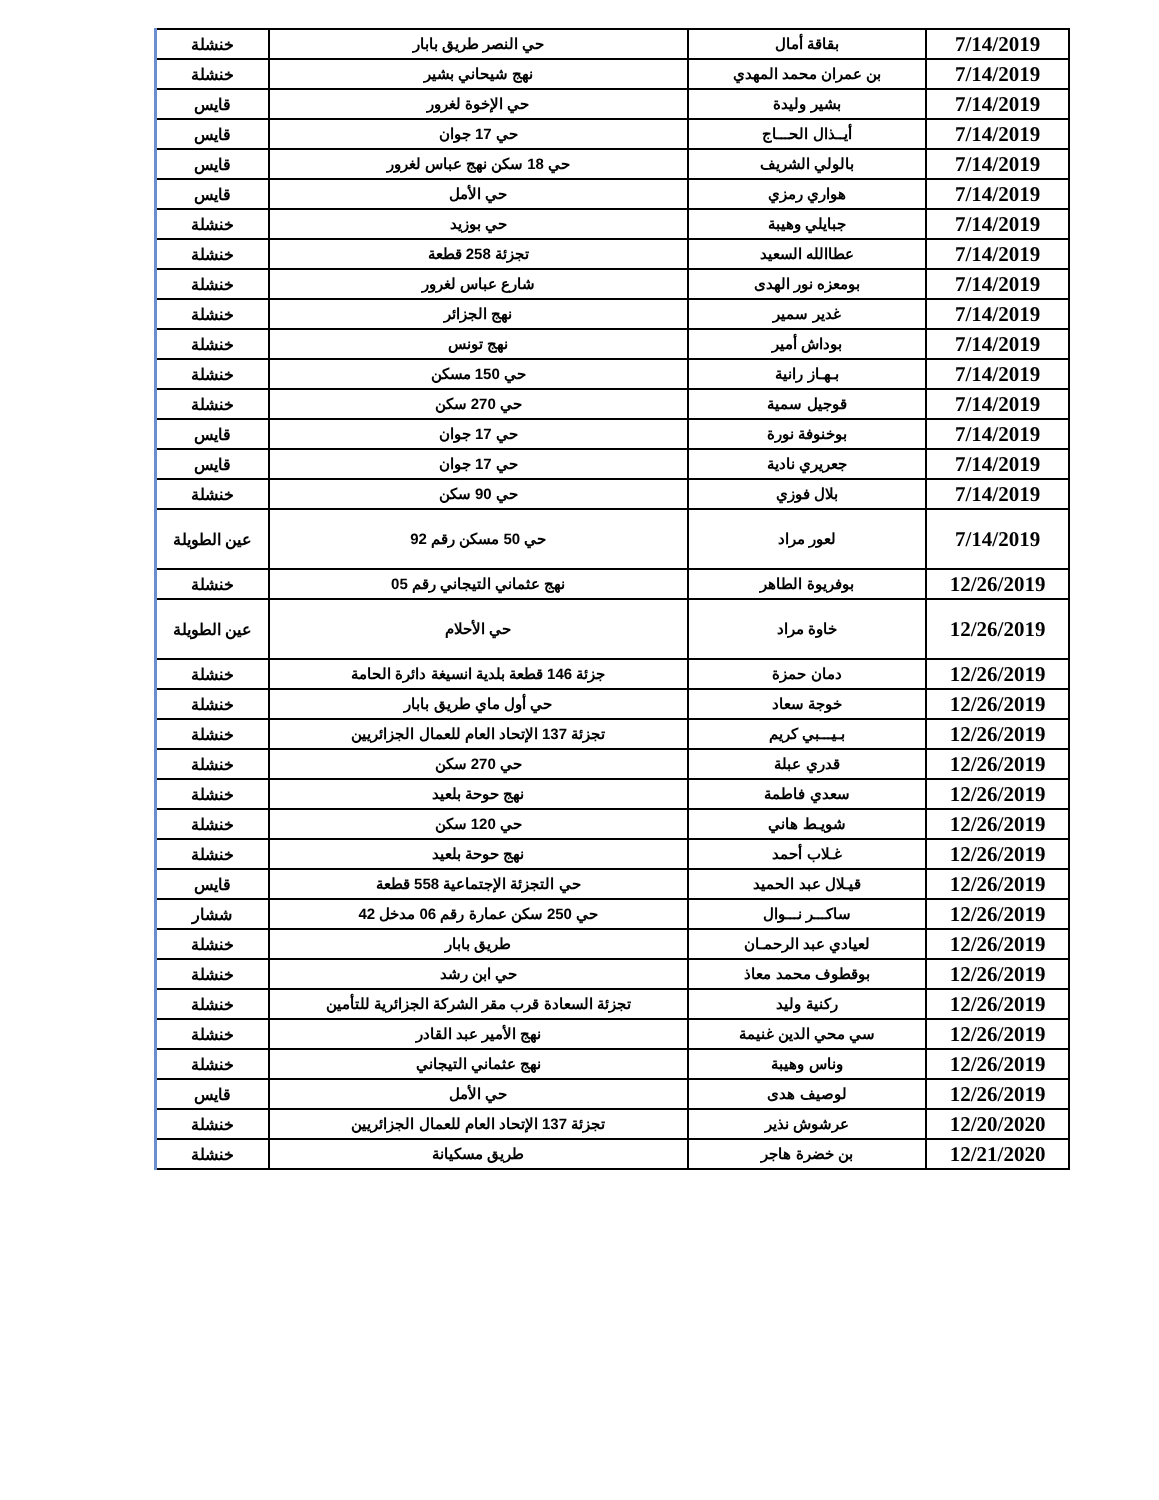| 7/14/2019 | بقاقة أمال | حي النصر طريق بابار | خنشلة |
| 7/14/2019 | بن عمران محمد المهدي | نهج شيحاني بشير | خنشلة |
| 7/14/2019 | بشير وليدة | حي الإخوة لغرور | قايس |
| 7/14/2019 | أيــذال الحـــاج | حي 17 جوان | قايس |
| 7/14/2019 | بالولي الشريف | حي 18 سكن نهج عباس لغرور | قايس |
| 7/14/2019 | هواري رمزي | حي الأمل | قايس |
| 7/14/2019 | جبايلي وهيبة | حي بوزيد | خنشلة |
| 7/14/2019 | عطاالله السعيد | تجزئة 258 قطعة | خنشلة |
| 7/14/2019 | بومعزه نور الهدى | شارع عباس لغرور | خنشلة |
| 7/14/2019 | غدير سمير | نهج الجزائر | خنشلة |
| 7/14/2019 | بوداش أمير | نهج تونس | خنشلة |
| 7/14/2019 | بـهـاز رانية | حي 150 مسكن | خنشلة |
| 7/14/2019 | قوجيل سمية | حي 270 سكن | خنشلة |
| 7/14/2019 | بوخنوفة نورة | حي 17 جوان | قايس |
| 7/14/2019 | جعريري نادية | حي 17 جوان | قايس |
| 7/14/2019 | بلال فوزي | حي 90 سكن | خنشلة |
| 7/14/2019 | لعور مراد | حي 50 مسكن رقم 92 | عين الطويلة |
| 12/26/2019 | بوفريوة الطاهر | نهج عثماني التيجاني رقم 05 | خنشلة |
| 12/26/2019 | خاوة مراد | حي الأحلام | عين الطويلة |
| 12/26/2019 | دمان حمزة | جزئة 146 قطعة بلدية انسيغة دائرة الحامة | خنشلة |
| 12/26/2019 | خوجة سعاد | حي أول ماي طريق بابار | خنشلة |
| 12/26/2019 | بـيـــبي كريم | تجزئة 137 الإتحاد العام للعمال الجزائريين | خنشلة |
| 12/26/2019 | قدري عبلة | حي 270 سكن | خنشلة |
| 12/26/2019 | سعدي فاطمة | نهج حوحة بلعيد | خنشلة |
| 12/26/2019 | شويـط هاني | حي 120 سكن | خنشلة |
| 12/26/2019 | غـلاب أحمد | نهج حوحة بلعيد | خنشلة |
| 12/26/2019 | قيـلال عبد الحميد | حي التجزئة الإجتماعية 558 قطعة | قايس |
| 12/26/2019 | ساكـــر نـــوال | حي 250 سكن عمارة رقم 06 مدخل 42 | ششار |
| 12/26/2019 | لعيادي عبد الرحمـان | طريق بابار | خنشلة |
| 12/26/2019 | بوقطوف محمد معاذ | حي ابن رشد | خنشلة |
| 12/26/2019 | ركنية وليد | تجزئة السعادة قرب مقر الشركة الجزائرية للتأمين | خنشلة |
| 12/26/2019 | سي محي الدين غنيمة | نهج الأمير عبد القادر | خنشلة |
| 12/26/2019 | وناس وهيبة | نهج عثماني التيجاني | خنشلة |
| 12/26/2019 | لوصيف هدى | حي الأمل | قايس |
| 12/20/2020 | عرشوش نذير | تجزئة 137 الإتحاد العام للعمال الجزائريين | خنشلة |
| 12/21/2020 | بن خضرة هاجر | طريق مسكيانة | خنشلة |